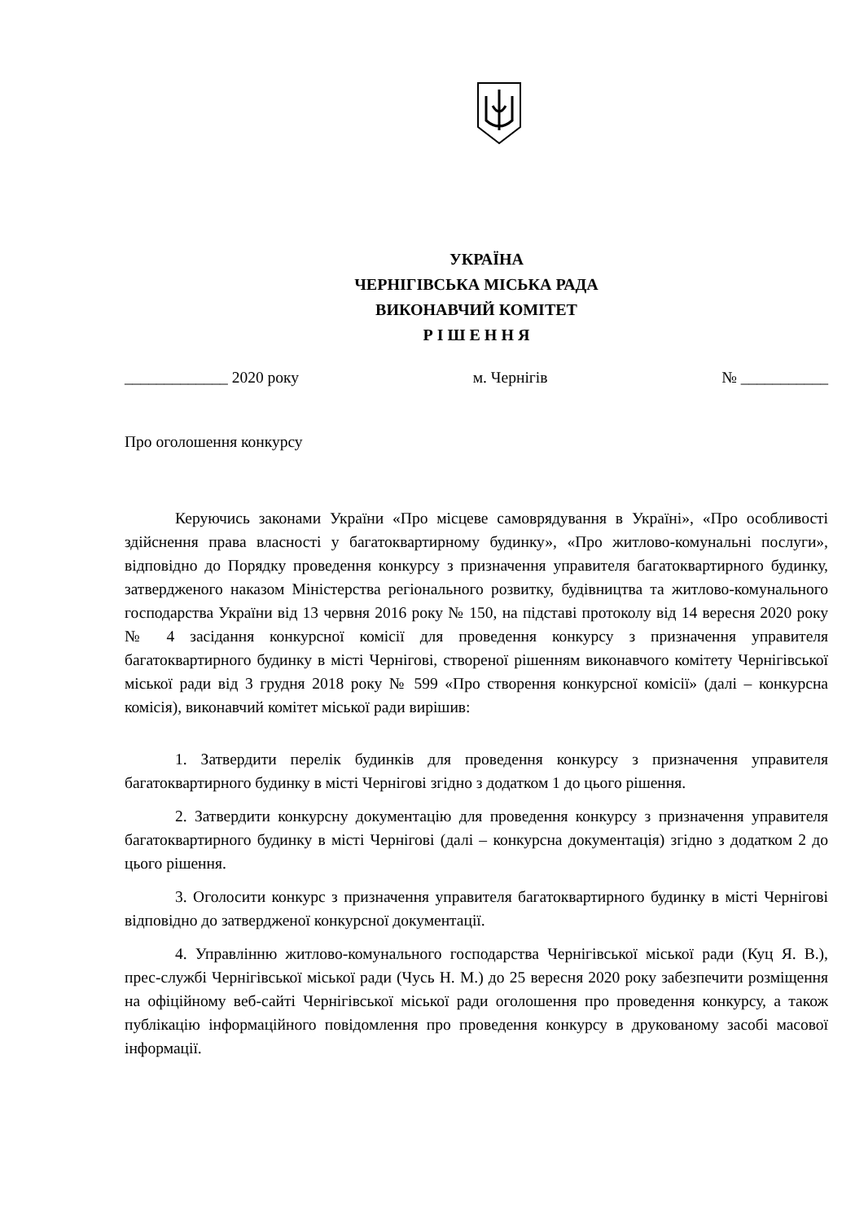УКРАЇНА
ЧЕРНІГІВСЬКА МІСЬКА РАДА
ВИКОНАВЧИЙ КОМІТЕТ
Р І Ш Е Н Н Я
_____________ 2020 року м. Чернігів № ___________
Про оголошення конкурсу
Керуючись законами України «Про місцеве самоврядування в Україні», «Про особливості здійснення права власності у багатоквартирному будинку», «Про житлово-комунальні послуги», відповідно до Порядку проведення конкурсу з призначення управителя багатоквартирного будинку, затвердженого наказом Міністерства регіонального розвитку, будівництва та житлово-комунального господарства України від 13 червня 2016 року № 150, на підставі протоколу від 14 вересня 2020 року № 4 засідання конкурсної комісії для проведення конкурсу з призначення управителя багатоквартирного будинку в місті Чернігові, створеної рішенням виконавчого комітету Чернігівської міської ради від 3 грудня 2018 року № 599 «Про створення конкурсної комісії» (далі – конкурсна комісія), виконавчий комітет міської ради вирішив:
1. Затвердити перелік будинків для проведення конкурсу з призначення управителя багатоквартирного будинку в місті Чернігові згідно з додатком 1 до цього рішення.
2. Затвердити конкурсну документацію для проведення конкурсу з призначення управителя багатоквартирного будинку в місті Чернігові (далі – конкурсна документація) згідно з додатком 2 до цього рішення.
3. Оголосити конкурс з призначення управителя багатоквартирного будинку в місті Чернігові відповідно до затвердженої конкурсної документації.
4. Управлінню житлово-комунального господарства Чернігівської міської ради (Куц Я. В.), прес-службі Чернігівської міської ради (Чусь Н. М.) до 25 вересня 2020 року забезпечити розміщення на офіційному веб-сайті Чернігівської міської ради оголошення про проведення конкурсу, а також публікацію інформаційного повідомлення про проведення конкурсу в друкованому засобі масової інформації.